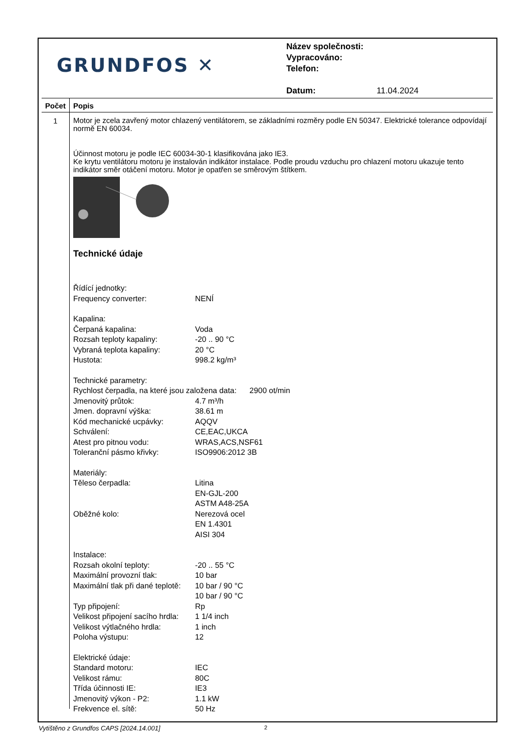GRUNDFOS ✕
Název společnosti:
Vypracováno:
Telefon:
Datum: 11.04.2024
Počet Popis
1
Motor je zcela zavřený motor chlazený ventilátorem, se základními rozměry podle EN 50347. Elektrické tolerance odpovídají normě EN 60034.
Účinnost motoru je podle IEC 60034-30-1 klasifikována jako IE3.
Ke krytu ventilátoru motoru je instalován indikátor instalace. Podle proudu vzduchu pro chlazení motoru ukazuje tento indikátor směr otáčení motoru. Motor je opatřen se směrovým štítkem.
Technické údaje
Řídící jednotky:
Frequency converter:
NENÍ
Kapalina:
Čerpaná kapalina:
Voda
Rozsah teploty kapaliny:
-20 .. 90 °C
Vybraná teplota kapaliny:
20 °C
Hustota:
998.2 kg/m³
Technické parametry:
Rychlost čerpadla, na které jsou založena data: 2900 ot/min
Jmenovitý průtok:
4.7 m³/h
Jmen. dopravní výška:
38.61 m
Kód mechanické ucpávky:
AQQV
Schválení:
CE,EAC,UKCA
Atest pro pitnou vodu:
WRAS,ACS,NSF61
Toleranční pásmo křivky:
ISO9906:2012 3B
Materiály:
Těleso čerpadla:
Litina
EN-GJL-200
ASTM A48-25A
Oběžné kolo:
Nerezová ocel
EN 1.4301
AISI 304
Instalace:
Rozsah okolní teploty:
-20 .. 55 °C
Maximální provozní tlak:
10 bar
Maximální tlak při dané teplotě:
10 bar / 90 °C
10 bar / 90 °C
Typ připojení:
Rp
Velikost připojení sacího hrdla:
1 1/4 inch
Velikost výtlačného hrdla:
1 inch
Poloha výstupu:
12
Elektrické údaje:
Standard motoru:
IEC
Velikost rámu:
80C
Třída účinnosti IE:
IE3
Jmenovitý výkon - P2:
1.1 kW
Frekvence el. sítě:
50 Hz
Vytištěno z Grundfos CAPS [2024.14.001] 2